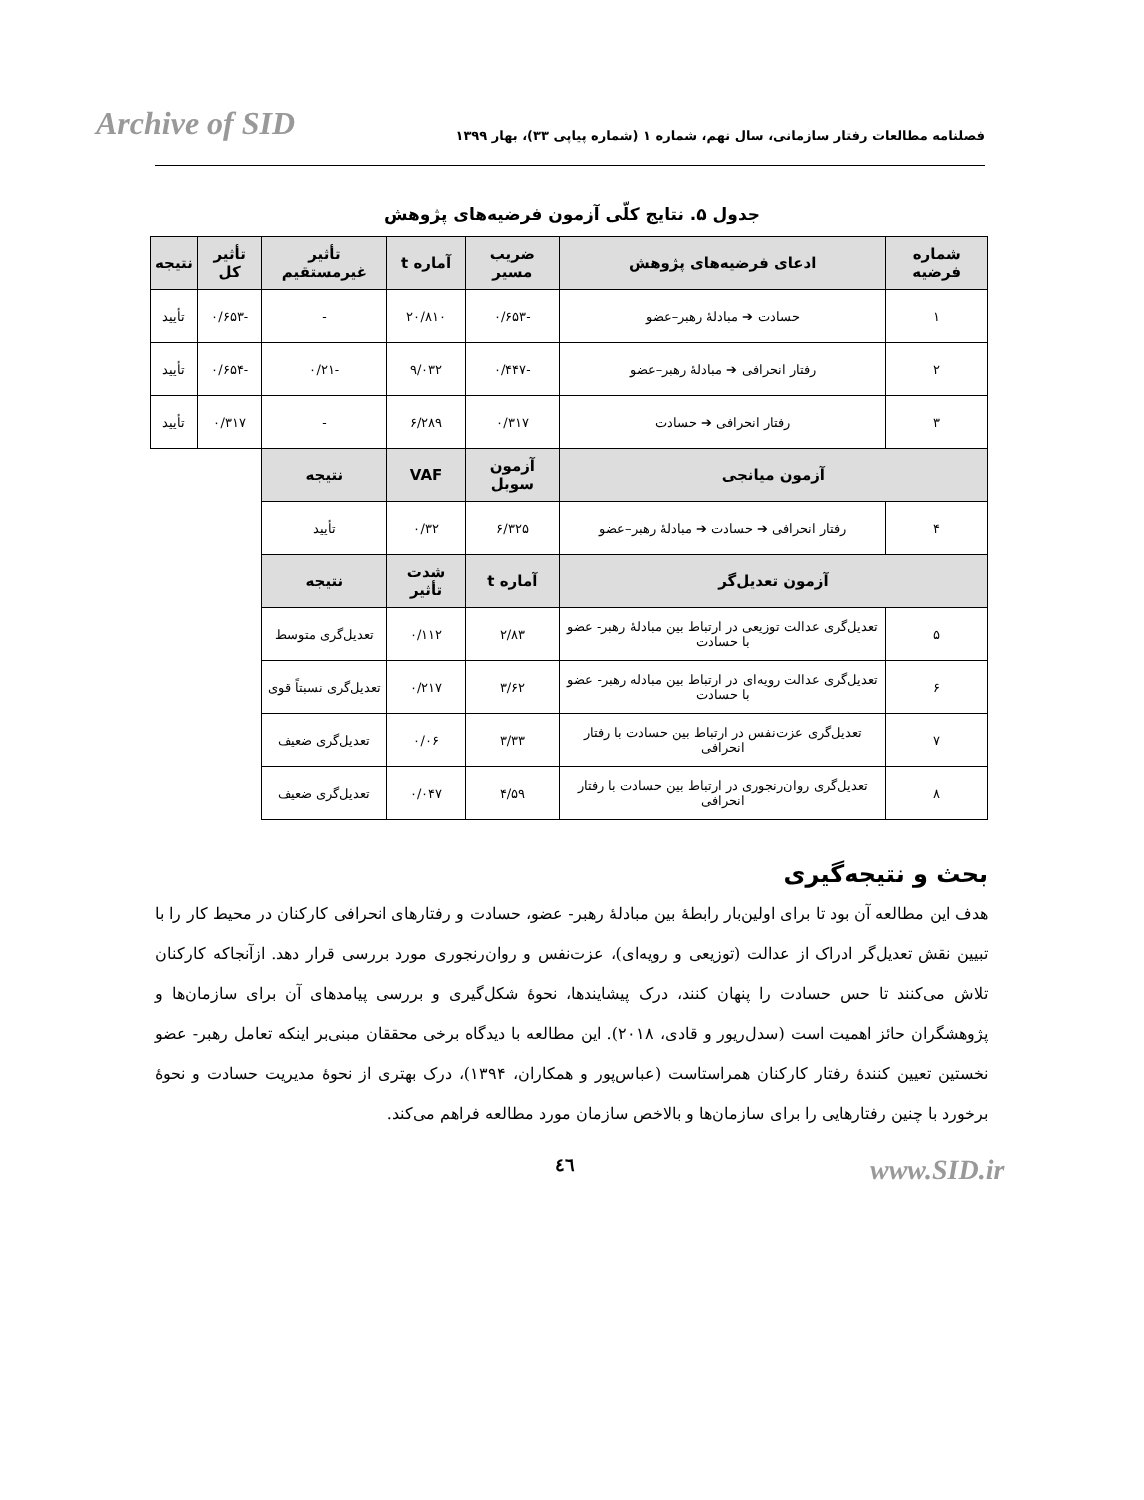Archive of SID
فصلنامه مطالعات رفتار سازمانی، سال نهم، شماره ۱ (شماره پیاپی ۳۳)، بهار ۱۳۹۹
جدول ۵. نتایج کلّی آزمون فرضیه‌های پژوهش
| شماره فرضیه | ادعای فرضیه‌های پژوهش | ضریب مسیر | آماره t | تأثیر غیرمستقیم | تأثیر کل | نتیجه |
| --- | --- | --- | --- | --- | --- | --- |
| ۱ | حسادت ➔ مبادلهٔ رهبر–عضو | -۰/۶۵۳ | ۲۰/۸۱۰ | - | -۰/۶۵۳ | تأیید |
| ۲ | رفتار انحرافی ➔ مبادلهٔ رهبر–عضو | -۰/۴۴۷ | ۹/۰۳۲ | -۰/۲۱ | -۰/۶۵۴ | تأیید |
| ۳ | رفتار انحرافی ➔ حسادت | ۰/۳۱۷ | ۶/۲۸۹ | - | ۰/۳۱۷ | تأیید |
| آزمون میانجی | | آزمون سوبل | VAF | نتیجه | | |
| ۴ | رفتار انحرافی ➔ حسادت ➔ مبادلهٔ رهبر–عضو | ۶/۳۲۵ | ۰/۳۲ | تأیید | | |
| آزمون تعدیل‌گر | | آماره t | شدت تأثیر | نتیجه | | |
| ۵ | تعدیل‌گری عدالت توزیعی در ارتباط بین مبادلهٔ رهبر- عضو با حسادت | ۲/۸۳ | ۰/۱۱۲ | تعدیل‌گری متوسط | | |
| ۶ | تعدیل‌گری عدالت رویه‌ای در ارتباط بین مبادله رهبر- عضو با حسادت | ۳/۶۲ | ۰/۲۱۷ | تعدیل‌گری نسبتاً قوی | | |
| ۷ | تعدیل‌گری عزت‌نفس در ارتباط بین حسادت با رفتار انحرافی | ۳/۳۳ | ۰/۰۶ | تعدیل‌گری ضعیف | | |
| ۸ | تعدیل‌گری روان‌رنجوری در ارتباط بین حسادت با رفتار انحرافی | ۴/۵۹ | ۰/۰۴۷ | تعدیل‌گری ضعیف | | |
بحث و نتیجه‌گیری
هدف این مطالعه آن بود تا برای اولین‌بار رابطهٔ بین مبادلهٔ رهبر- عضو، حسادت و رفتارهای انحرافی کارکنان در محیط کار را با تبیین نقش تعدیل‌گر ادراک از عدالت (توزیعی و رویه‌ای)، عزت‌نفس و روان‌رنجوری مورد بررسی قرار دهد. ازآنجاکه کارکنان تلاش می‌کنند تا حس حسادت را پنهان کنند، درک پیشایندها، نحوهٔ شکل‌گیری و بررسی پیامدهای آن برای سازمان‌ها و پژوهشگران حائز اهمیت است (سدل‌ریور و قادی، ۲۰۱۸). این مطالعه با دیدگاه برخی محققان مبنی‌بر اینکه تعامل رهبر- عضو نخستین تعیین کنندهٔ رفتار کارکنان همراستاست (عباس‌پور و همکاران، ۱۳۹۴)، درک بهتری از نحوهٔ مدیریت حسادت و نحوهٔ برخورد با چنین رفتارهایی را برای سازمان‌ها و بالاخص سازمان مورد مطالعه فراهم می‌کند.
٤٦ www.SID.ir